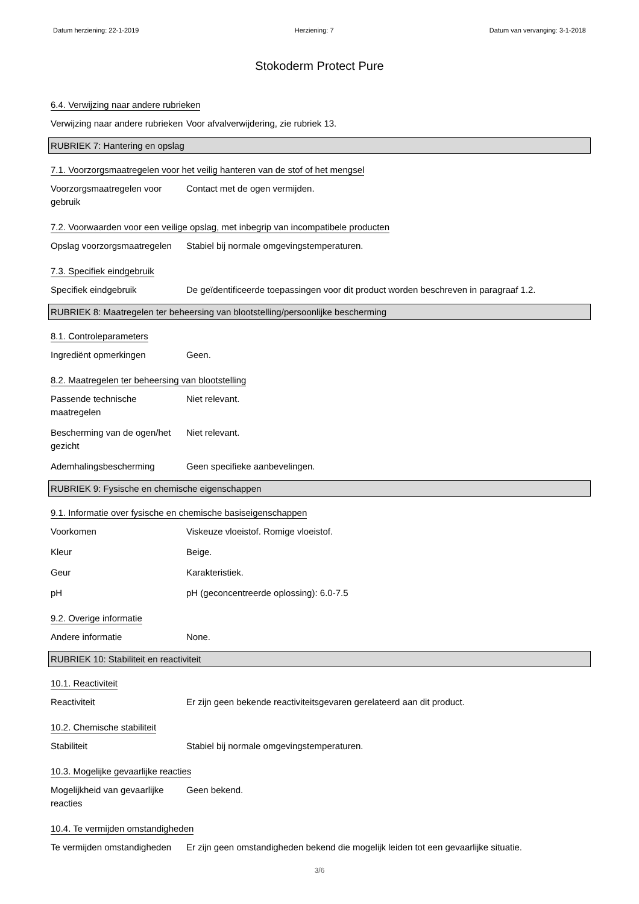Datum herziening: 22-1-2019 Herziening: 7 Datum van vervanging: 3-1-2018
Stokoderm Protect Pure
6.4. Verwijzing naar andere rubrieken
Verwijzing naar andere rubrieken
Voor afvalverwijdering, zie rubriek 13.
RUBRIEK 7: Hantering en opslag
7.1. Voorzorgsmaatregelen voor het veilig hanteren van de stof of het mengsel
Voorzorgsmaatregelen voor gebruik
Contact met de ogen vermijden.
7.2. Voorwaarden voor een veilige opslag, met inbegrip van incompatibele producten
Opslag voorzorgsmaatregelen
Stabiel bij normale omgevingstemperaturen.
7.3. Specifiek eindgebruik
Specifiek eindgebruik De geïdentificeerde toepassingen voor dit product worden beschreven in paragraaf 1.2.
RUBRIEK 8: Maatregelen ter beheersing van blootstelling/persoonlijke bescherming
8.1. Controleparameters
Ingrediënt opmerkingen Geen.
8.2. Maatregelen ter beheersing van blootstelling
Passende technische maatregelen
Niet relevant.
Bescherming van de ogen/het gezicht
Niet relevant.
Ademhalingsbescherming Geen specifieke aanbevelingen.
RUBRIEK 9: Fysische en chemische eigenschappen
9.1. Informatie over fysische en chemische basiseigenschappen
Voorkomen Viskeuze vloeistof. Romige vloeistof.
Kleur Beige.
Geur Karakteristiek.
pH pH (geconcentreerde oplossing): 6.0-7.5
9.2. Overige informatie
Andere informatie None.
RUBRIEK 10: Stabiliteit en reactiviteit
10.1. Reactiviteit
Reactiviteit Er zijn geen bekende reactiviteitsgevaren gerelateerd aan dit product.
10.2. Chemische stabiliteit
Stabiliteit Stabiel bij normale omgevingstemperaturen.
10.3. Mogelijke gevaarlijke reacties
Mogelijkheid van gevaarlijke reacties
Geen bekend.
10.4. Te vermijden omstandigheden
Te vermijden omstandigheden
Er zijn geen omstandigheden bekend die mogelijk leiden tot een gevaarlijke situatie.
3/6